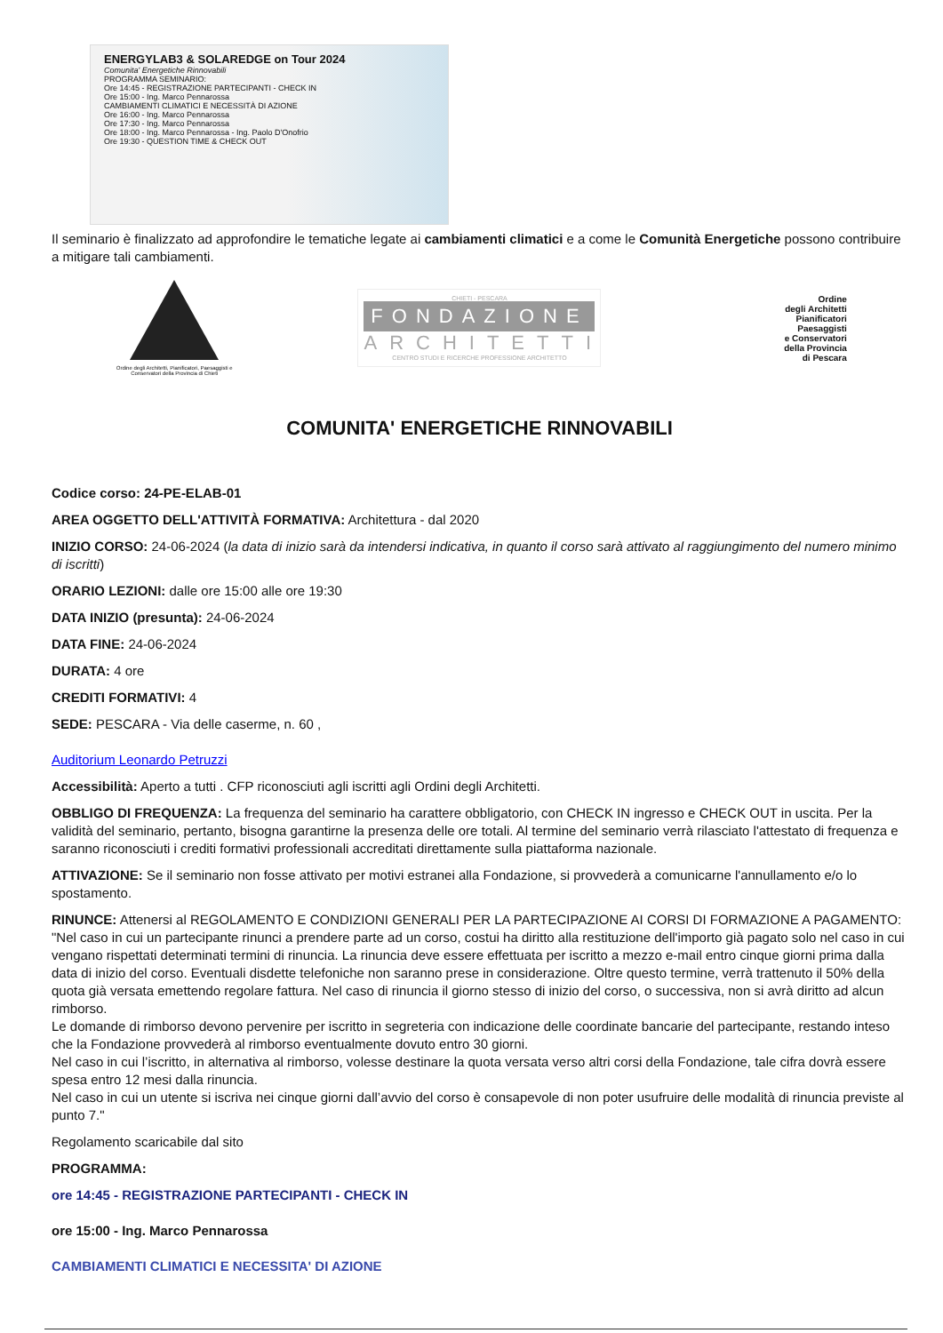ENERGYLAB3 & SOLAREDGE on Tour 2024
Comunita' Energetiche Rinnovabili
PROGRAMMA SEMINARIO:
Ore 14:45 - REGISTRAZIONE PARTECIPANTI - CHECK IN
Ore 15:00 - Ing. Marco Pennarossa
CAMBIAMENTI CLIMATICI E NECESSITÀ DI AZIONE
Ore 16:00 - Ing. Marco Pennarossa
Ore 17:30 - Ing. Marco Pennarossa
Ore 18:00 - Ing. Marco Pennarossa - Ing. Paolo D'Onofrio
Ore 19:30 - QUESTION TIME & CHECK OUT
Il seminario è finalizzato ad approfondire le tematiche legate ai cambiamenti climatici e a come le Comunità Energetiche possono contribuire a mitigare tali cambiamenti.
Ordine degli Architetti, Pianificatori, Paesaggisti e Conservatori della Provincia di Chieti
CHIETI - PESCARA
FONDAZIONE
ARCHITETTI
CENTRO STUDI E RICERCHE PROFESSIONE ARCHITETTO
Ordine
degli Architetti
Pianificatori
Paesaggisti
e Conservatori
della Provincia
di Pescara
COMUNITA' ENERGETICHE RINNOVABILI
Codice corso: 24-PE-ELAB-01
AREA OGGETTO DELL'ATTIVITÀ FORMATIVA: Architettura - dal 2020
INIZIO CORSO: 24-06-2024 (la data di inizio sarà da intendersi indicativa, in quanto il corso sarà attivato al raggiungimento del numero minimo di iscritti)
ORARIO LEZIONI: dalle ore 15:00 alle ore 19:30
DATA INIZIO (presunta): 24-06-2024
DATA FINE: 24-06-2024
DURATA: 4 ore
CREDITI FORMATIVI: 4
SEDE: PESCARA - Via delle caserme, n. 60 ,
Auditorium Leonardo Petruzzi
Accessibilità: Aperto a tutti . CFP riconosciuti agli iscritti agli Ordini degli Architetti.
OBBLIGO DI FREQUENZA: La frequenza del seminario ha carattere obbligatorio, con CHECK IN ingresso e CHECK OUT in uscita. Per la validità del seminario, pertanto, bisogna garantirne la presenza delle ore totali. Al termine del seminario verrà rilasciato l'attestato di frequenza e saranno riconosciuti i crediti formativi professionali accreditati direttamente sulla piattaforma nazionale.
ATTIVAZIONE: Se il seminario non fosse attivato per motivi estranei alla Fondazione, si provvederà a comunicarne l'annullamento e/o lo spostamento.
RINUNCE: Attenersi al REGOLAMENTO E CONDIZIONI GENERALI PER LA PARTECIPAZIONE AI CORSI DI FORMAZIONE A PAGAMENTO: "Nel caso in cui un partecipante rinunci a prendere parte ad un corso, costui ha diritto alla restituzione dell'importo già pagato solo nel caso in cui vengano rispettati determinati termini di rinuncia. La rinuncia deve essere effettuata per iscritto a mezzo e-mail entro cinque giorni prima dalla data di inizio del corso. Eventuali disdette telefoniche non saranno prese in considerazione. Oltre questo termine, verrà trattenuto il 50% della quota già versata emettendo regolare fattura. Nel caso di rinuncia il giorno stesso di inizio del corso, o successiva, non si avrà diritto ad alcun rimborso.
Le domande di rimborso devono pervenire per iscritto in segreteria con indicazione delle coordinate bancarie del partecipante, restando inteso che la Fondazione provvederà al rimborso eventualmente dovuto entro 30 giorni.
Nel caso in cui l’iscritto, in alternativa al rimborso, volesse destinare la quota versata verso altri corsi della Fondazione, tale cifra dovrà essere spesa entro 12 mesi dalla rinuncia.
Nel caso in cui un utente si iscriva nei cinque giorni dall’avvio del corso è consapevole di non poter usufruire delle modalità di rinuncia previste al punto 7."
Regolamento scaricabile dal sito
PROGRAMMA:
ore 14:45 - REGISTRAZIONE PARTECIPANTI - CHECK IN
ore 15:00 - Ing. Marco Pennarossa
CAMBIAMENTI CLIMATICI E NECESSITA' DI AZIONE